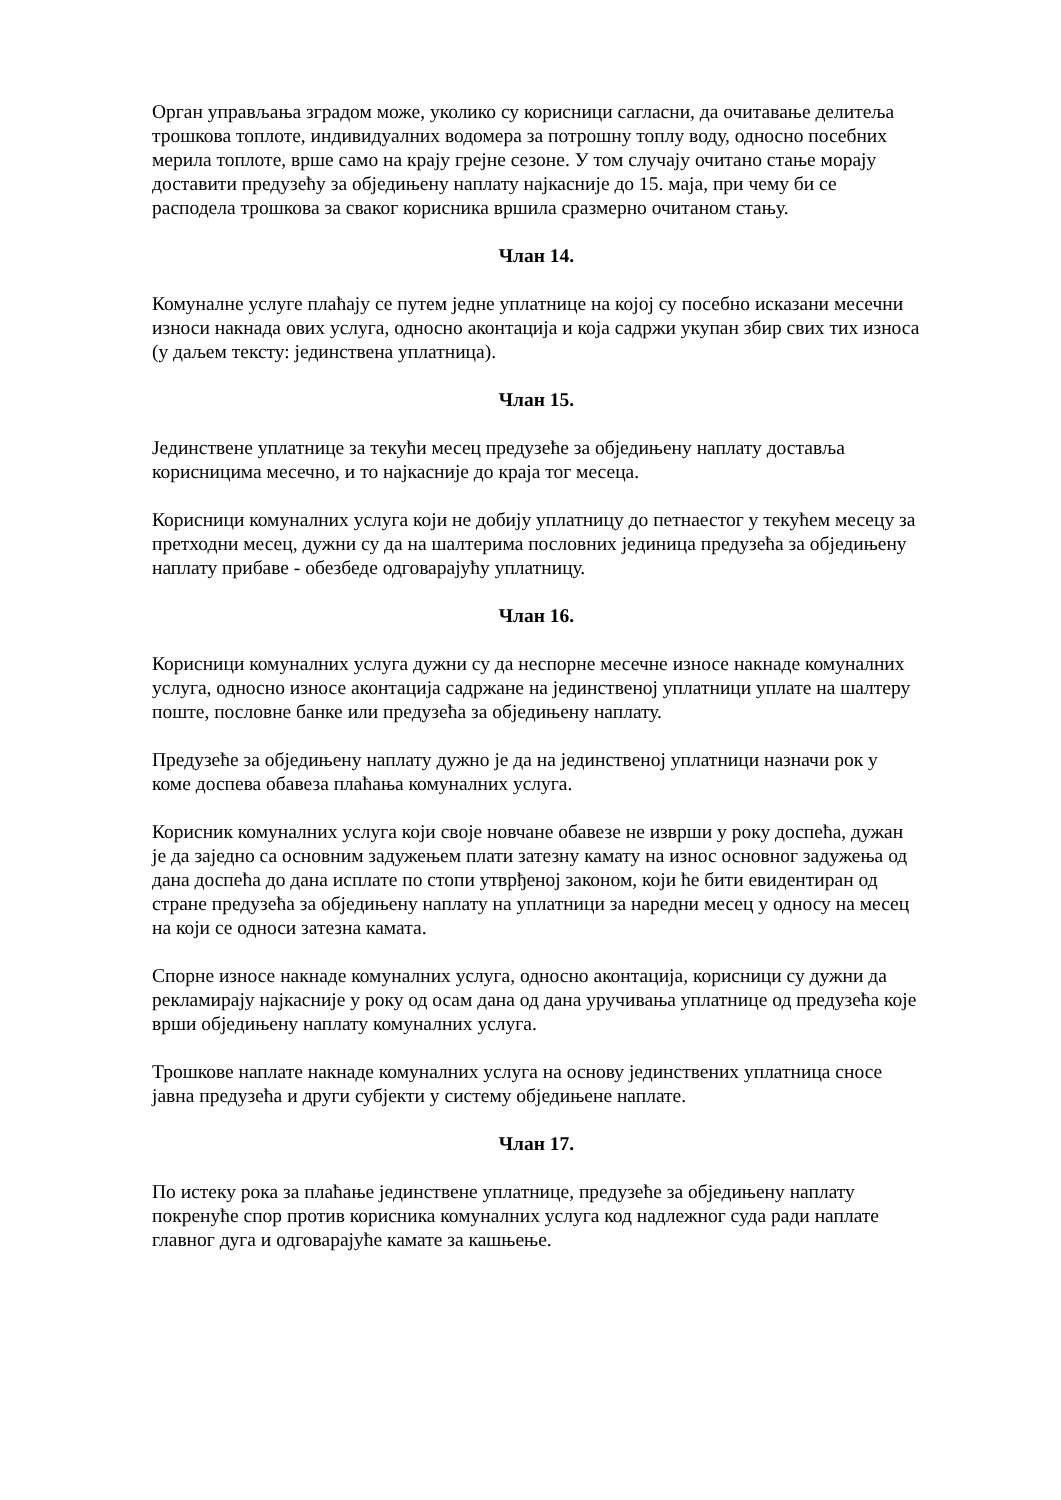Орган управљања зградом може, уколико су корисници сагласни, да очитавање делитеља трошкова топлоте, индивидуалних водомера за потрошну топлу воду, односно посебних мерила топлоте, врше само на крају грејне сезоне. У том случају очитано стање морају доставити предузећу за обједињену наплату најкасније до 15. маја, при чему би се расподела трошкова за сваког корисника вршила сразмерно очитаном стању.
Члан 14.
Комуналне услуге плаћају се путем једне уплатнице на којој су посебно исказани месечни износи накнада ових услуга, односно аконтација и која садржи укупан збир свих тих износа (у даљем тексту: јединствена уплатница).
Члан 15.
Јединствене уплатнице за текући месец предузеће за обједињену наплату доставља корисницима месечно, и то најкасније до краја тог месеца.
Корисници комуналних услуга који не добију уплатницу до петнаестог у текућем месецу за претходни месец, дужни су да на шалтерима пословних јединица предузећа за обједињену наплату прибаве - обезбеде одговарајућу уплатницу.
Члан 16.
Корисници комуналних услуга дужни су да неспорне месечне износе накнаде комуналних услуга, односно износе аконтација садржане на јединственој уплатници уплате на шалтеру поште, пословне банке или предузећа за обједињену наплату.
Предузеће за обједињену наплату дужно је да на јединственој уплатници назначи рок у коме доспева обавеза плаћања комуналних услуга.
Корисник комуналних услуга који своје новчане обавезе не изврши у року доспећа, дужан је да заједно са основним задужењем плати затезну камату на износ основног задужења од дана доспећа до дана исплате по стопи утврђеној законом, који ће бити евидентиран од стране предузећа за обједињену наплату на уплатници за наредни месец у односу на месец на који се односи затезна камата.
Спорне износе накнаде комуналних услуга, односно аконтација, корисници су дужни да рекламирају најкасније у року од осам дана од дана уручивања уплатнице од предузећа које врши обједињену наплату комуналних услуга.
Трошкове наплате накнаде комуналних услуга на основу јединствених уплатница сносе јавна предузећа и други субјекти у систему обједињене наплате.
Члан 17.
По истеку рока за плаћање јединствене уплатнице, предузеће за обједињену наплату покренуће спор против корисника комуналних услуга код надлежног суда ради наплате главног дуга и одговарајуће камате за кашњење.